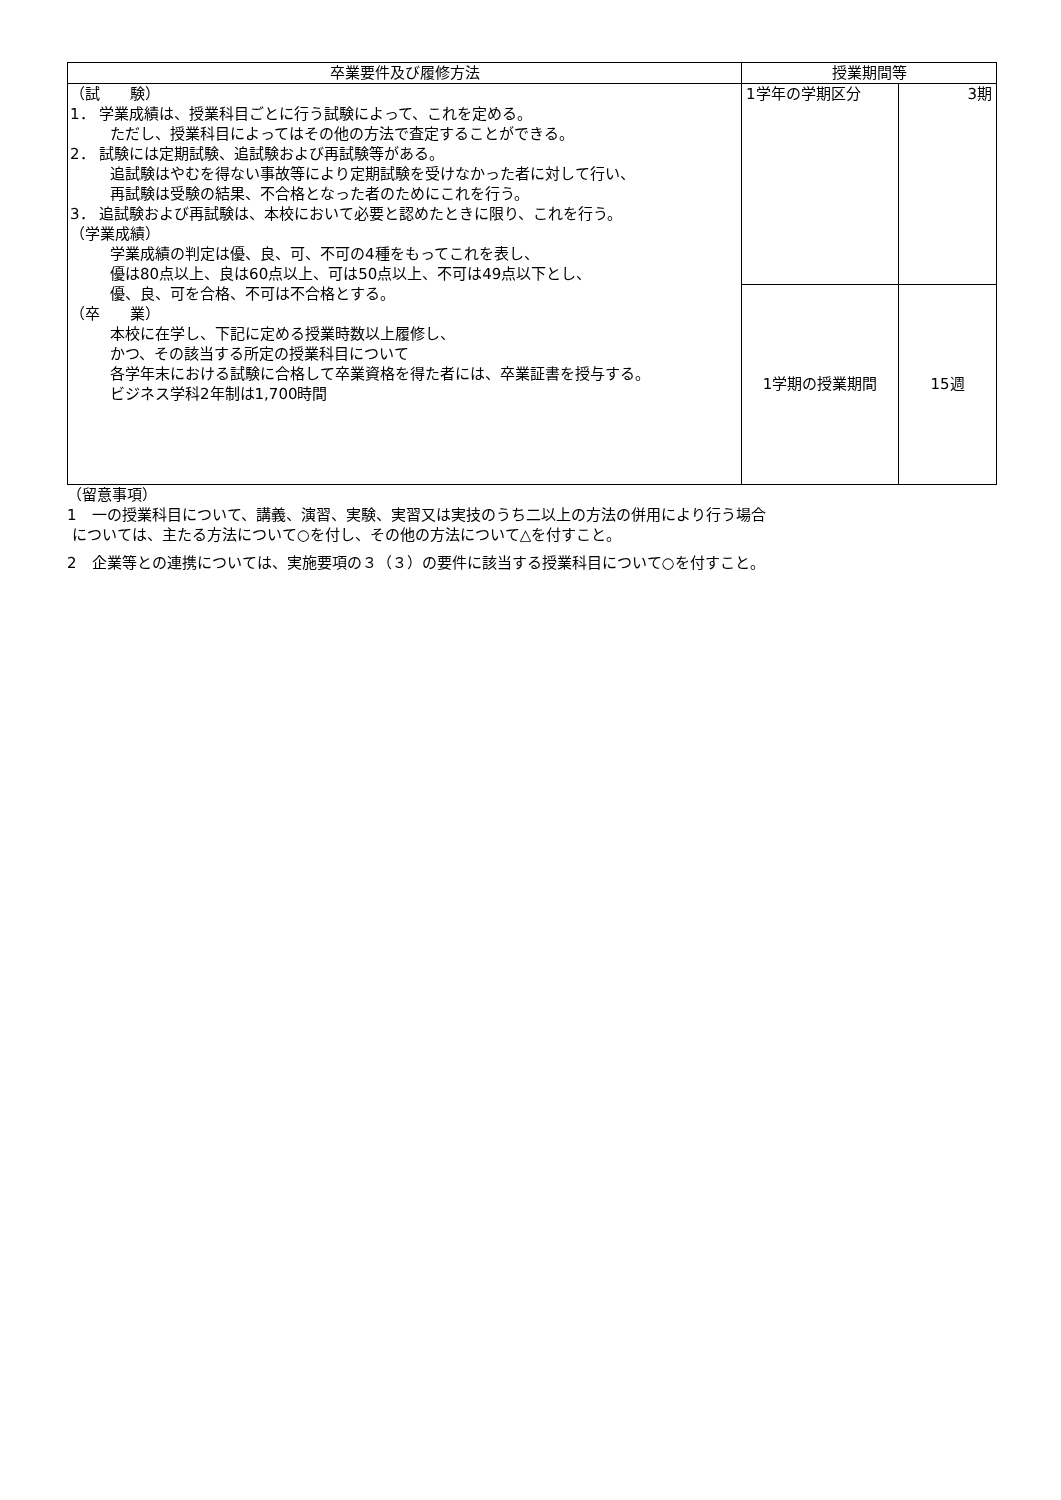| 卒業要件及び履修方法 | 授業期間等 | |
| --- | --- | --- |
| （試 験） 1． 学業成績は、授業科目ごとに行う試験によって、これを定める。 ただし、授業科目によってはその他の方法で査定することができる。 2． 試験には定期試験、追試験および再試験等がある。 追試験はやむを得ない事故等により定期試験を受けなかった者に対して行い、 再試験は受験の結果、不合格となった者のためにこれを行う。 3． 追試験および再試験は、本校において必要と認めたときに限り、これを行う。 （学業成績） 学業成績の判定は優、良、可、不可の4種をもってこれを表し、 優は80点以上、良は60点以上、可は50点以上、不可は49点以下とし、 優、良、可を合格、不可は不合格とする。 （卒 業） 本校に在学し、下記に定める授業時数以上履修し、 かつ、その該当する所定の授業科目について 各学年末における試験に合格して卒業資格を得た者には、卒業証書を授与する。 ビジネス学科2年制は1,700時間 | 1学年の学期区分 | 3期 |
| | 1学期の授業期間 | 15週 |
（留意事項）
1　一の授業科目について、講義、演習、実験、実習又は実技のうち二以上の方法の併用により行う場合
については、主たる方法について○を付し、その他の方法について△を付すこと。
2　企業等との連携については、実施要項の３（３）の要件に該当する授業科目について○を付すこと。